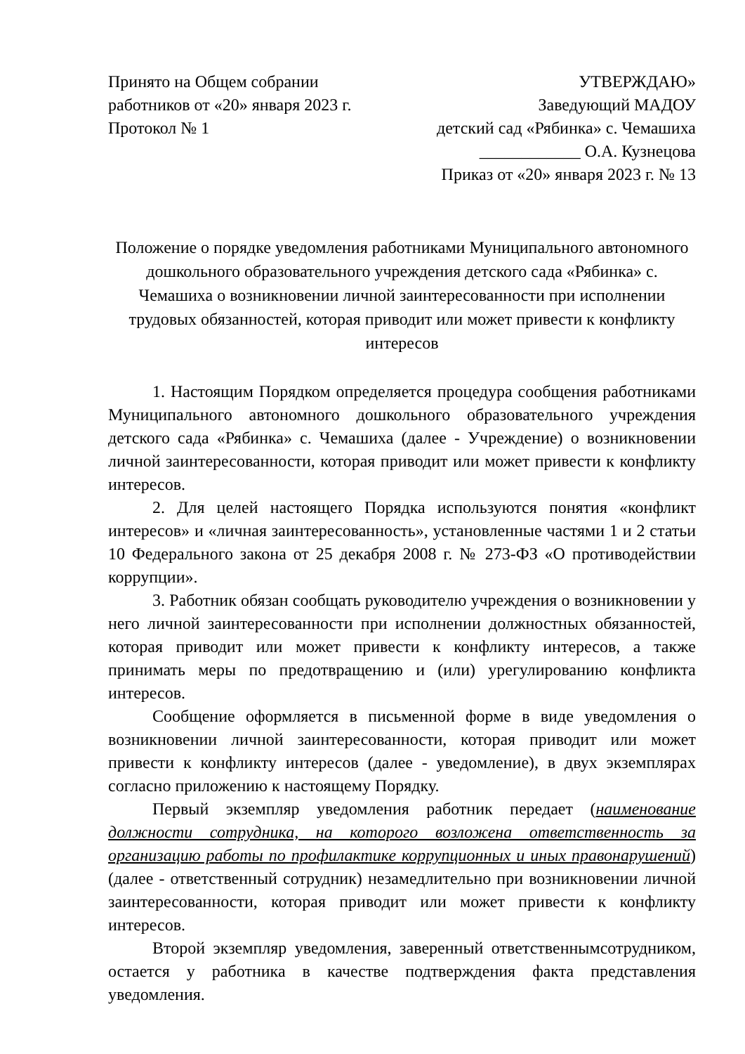Принято на Общем собрании
работников от «20» января 2023 г.
Протокол № 1
УТВЕРЖДАЮ»
Заведующий МАДОУ
детский сад «Рябинка» с. Чемашиха
____________ О.А. Кузнецова
Приказ от «20» января 2023 г. № 13
Положение о порядке уведомления работниками Муниципального автономного дошкольного образовательного учреждения детского сада «Рябинка» с. Чемашиха о возникновении личной заинтересованности при исполнении трудовых обязанностей, которая приводит или может привести к конфликту интересов
1. Настоящим Порядком определяется процедура сообщения работниками Муниципального автономного дошкольного образовательного учреждения детского сада «Рябинка» с. Чемашиха (далее - Учреждение) о возникновении личной заинтересованности, которая приводит или может привести к конфликту интересов.
2. Для целей настоящего Порядка используются понятия «конфликт интересов» и «личная заинтересованность», установленные частями 1 и 2 статьи 10 Федерального закона от 25 декабря 2008 г. № 273-ФЗ «О противодействии коррупции».
3. Работник обязан сообщать руководителю учреждения о возникновении у него личной заинтересованности при исполнении должностных обязанностей, которая приводит или может привести к конфликту интересов, а также принимать меры по предотвращению и (или) урегулированию конфликта интересов.
Сообщение оформляется в письменной форме в виде уведомления о возникновении личной заинтересованности, которая приводит или может привести к конфликту интересов (далее - уведомление), в двух экземплярах согласно приложению к настоящему Порядку.
Первый экземпляр уведомления работник передает (наименование должности сотрудника, на которого возложена ответственность за организацию работы по профилактике коррупционных и иных правонарушений) (далее - ответственный сотрудник) незамедлительно при возникновении личной заинтересованности, которая приводит или может привести к конфликту интересов.
Второй экземпляр уведомления, заверенный ответственнымсотрудником, остается у работника в качестве подтверждения факта представления уведомления.